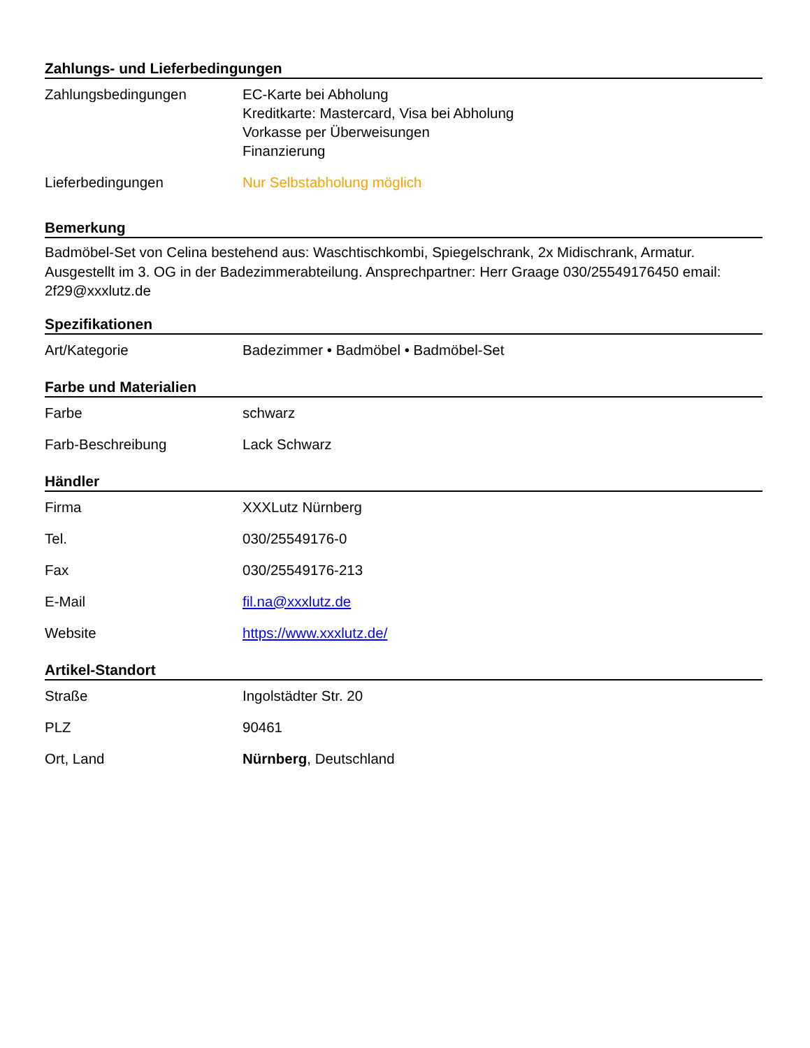Zahlungs- und Lieferbedingungen
| Zahlungsbedingungen | EC-Karte bei Abholung Kreditkarte: Mastercard, Visa bei Abholung Vorkasse per Überweisungen Finanzierung |
| Lieferbedingungen | Nur Selbstabholung möglich |
Bemerkung
Badmöbel-Set von Celina bestehend aus: Waschtischkombi, Spiegelschrank, 2x Midischrank, Armatur. Ausgestellt im 3. OG in der Badezimmerabteilung. Ansprechpartner: Herr Graage 030/25549176450 email: 2f29@xxxlutz.de
Spezifikationen
| Art/Kategorie | Badezimmer • Badmöbel • Badmöbel-Set |
Farbe und Materialien
| Farbe | schwarz |
| Farb-Beschreibung | Lack Schwarz |
Händler
| Firma | XXXLutz Nürnberg |
| Tel. | 030/25549176-0 |
| Fax | 030/25549176-213 |
| E-Mail | fil.na@xxxlutz.de |
| Website | https://www.xxxlutz.de/ |
Artikel-Standort
| Straße | Ingolstädter Str. 20 |
| PLZ | 90461 |
| Ort, Land | Nürnberg , Deutschland |